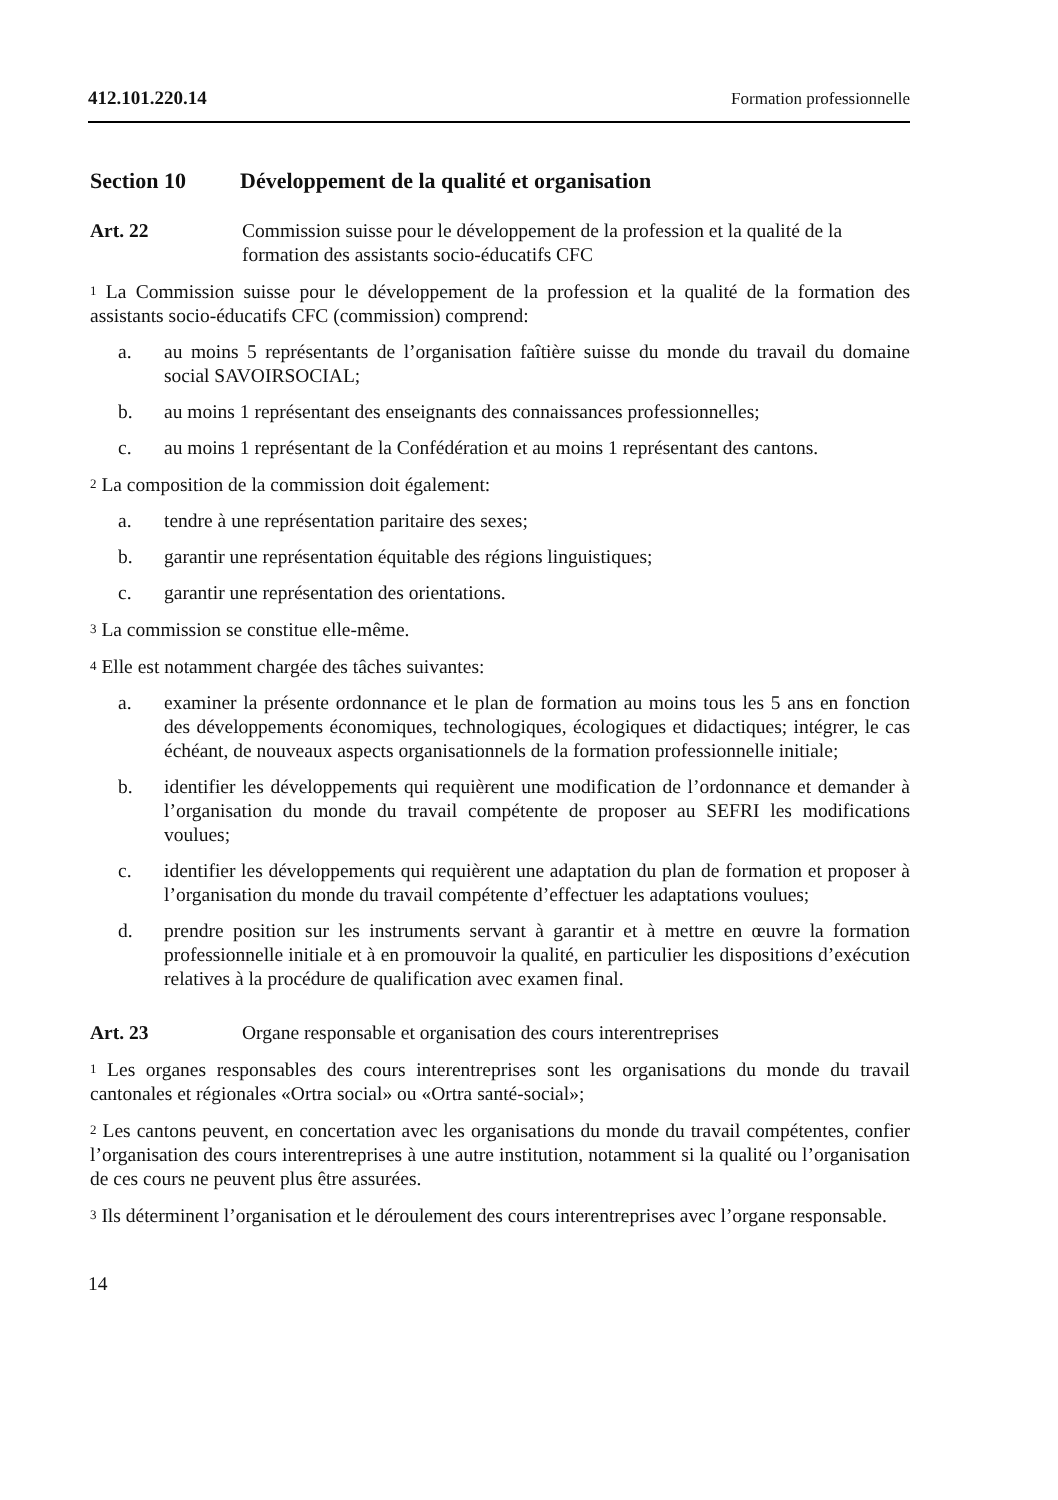412.101.220.14 Formation professionnelle
Section 10 Développement de la qualité et organisation
Art. 22 Commission suisse pour le développement de la profession et la qualité de la formation des assistants socio-éducatifs CFC
<sup>1</sup> La Commission suisse pour le développement de la profession et la qualité de la formation des assistants socio-éducatifs CFC (commission) comprend:
a. au moins 5 représentants de l’organisation faîtière suisse du monde du travail du domaine social SAVOIRSOCIAL;
b. au moins 1 représentant des enseignants des connaissances professionnelles;
c. au moins 1 représentant de la Confédération et au moins 1 représentant des cantons.
<sup>2</sup> La composition de la commission doit également:
a. tendre à une représentation paritaire des sexes;
b. garantir une représentation équitable des régions linguistiques;
c. garantir une représentation des orientations.
<sup>3</sup> La commission se constitue elle-même.
<sup>4</sup> Elle est notamment chargée des tâches suivantes:
a. examiner la présente ordonnance et le plan de formation au moins tous les 5 ans en fonction des développements économiques, technologiques, écologiques et didactiques; intégrer, le cas échéant, de nouveaux aspects organisationnels de la formation professionnelle initiale;
b. identifier les développements qui requièrent une modification de l’ordonnance et demander à l’organisation du monde du travail compétente de proposer au SEFRI les modifications voulues;
c. identifier les développements qui requièrent une adaptation du plan de formation et proposer à l’organisation du monde du travail compétente d’effectuer les adaptations voulues;
d. prendre position sur les instruments servant à garantir et à mettre en œuvre la formation professionnelle initiale et à en promouvoir la qualité, en particulier les dispositions d’exécution relatives à la procédure de qualification avec examen final.
Art. 23 Organe responsable et organisation des cours interentreprises
<sup>1</sup> Les organes responsables des cours interentreprises sont les organisations du monde du travail cantonales et régionales «Ortra social» ou «Ortra santé-social»;
<sup>2</sup> Les cantons peuvent, en concertation avec les organisations du monde du travail compétentes, confier l’organisation des cours interentreprises à une autre institution, notamment si la qualité ou l’organisation de ces cours ne peuvent plus être assurées.
<sup>3</sup> Ils déterminent l’organisation et le déroulement des cours interentreprises avec l’organe responsable.
14